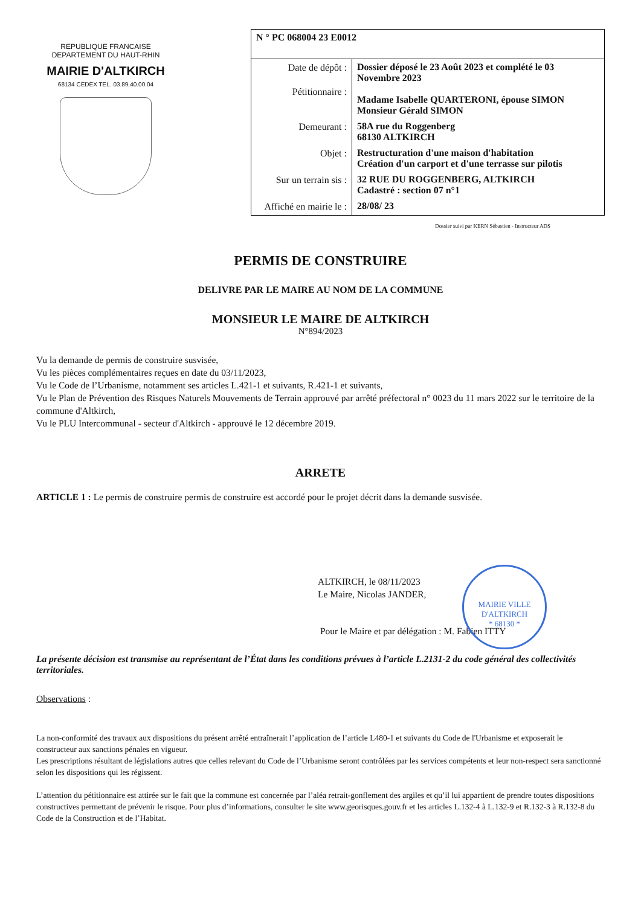REPUBLIQUE FRANCAISE
DEPARTEMENT DU HAUT-RHIN
MAIRIE D'ALTKIRCH
68134 CEDEX TEL. 03.89.40.00.04
| N ° PC 068004 23 E0012 | |
| Date de dépôt : Pétitionnaire : | Dossier déposé le 23 Août 2023 et complété le 03 Novembre 2023 Madame Isabelle QUARTERONI, épouse SIMON Monsieur Gérald SIMON |
| Demeurant : | 58A rue du Roggenberg 68130 ALTKIRCH |
| Objet : | Restructuration d'une maison d'habitation Création d'un carport et d'une terrasse sur pilotis |
| Sur un terrain sis : | 32 RUE DU ROGGENBERG, ALTKIRCH Cadastré : section 07 n°1 |
| Affiché en mairie le : | 28/08/ 23 |
Dossier suivi par KERN Sébastien - Instructeur ADS
PERMIS DE CONSTRUIRE
DELIVRE PAR LE MAIRE AU NOM DE LA COMMUNE
MONSIEUR LE MAIRE DE ALTKIRCH
N°894/2023
Vu la demande de permis de construire susvisée,
Vu les pièces complémentaires reçues en date du 03/11/2023,
Vu le Code de l’Urbanisme, notamment ses articles L.421-1 et suivants, R.421-1 et suivants,
Vu le Plan de Prévention des Risques Naturels Mouvements de Terrain approuvé par arrêté préfectoral n° 0023 du 11 mars 2022 sur le territoire de la commune d'Altkirch,
Vu le PLU Intercommunal - secteur d'Altkirch - approuvé le 12 décembre 2019.
ARRETE
ARTICLE 1 : Le permis de construire permis de construire est accordé pour le projet décrit dans la demande susvisée.
MAIRIE VILLE D'ALTKIRCH
* 68130 *
ALTKIRCH, le 08/11/2023
Le Maire, Nicolas JANDER,
Pour le Maire et par délégation : M. Fabien ITTY
La présente décision est transmise au représentant de l’État dans les conditions prévues à l’article L.2131-2 du code général des collectivités territoriales.
Observations :
La non-conformité des travaux aux dispositions du présent arrêté entraînerait l’application de l’article L480-1 et suivants du Code de l'Urbanisme et exposerait le constructeur aux sanctions pénales en vigueur.
Les prescriptions résultant de législations autres que celles relevant du Code de l’Urbanisme seront contrôlées par les services compétents et leur non-respect sera sanctionné selon les dispositions qui les régissent.
L’attention du pétitionnaire est attirée sur le fait que la commune est concernée par l’aléa retrait-gonflement des argiles et qu’il lui appartient de prendre toutes dispositions constructives permettant de prévenir le risque. Pour plus d’informations, consulter le site www.georisques.gouv.fr et les articles L.132-4 à L.132-9 et R.132-3 à R.132-8 du Code de la Construction et de l’Habitat.